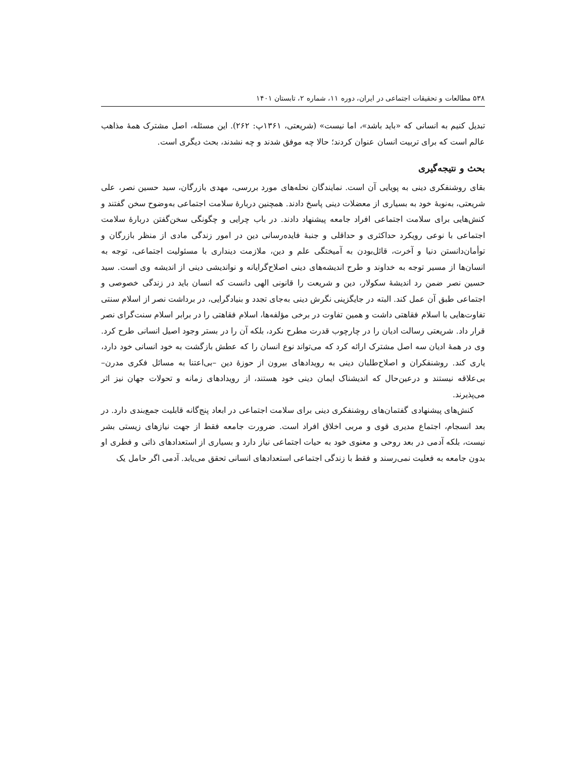۵۳۸ مطالعات و تحقیقات اجتماعی در ایران، دوره ۱۱، شماره ۲، تابستان ۱۴۰۱
تبدیل کنیم به انسانی که «باید باشد»، اما نیست» (شریعتی، ۱۳۶۱پ: ۲۶۲). این مسئله، اصل مشترک همهٔ مذاهب عالم است که برای تربیت انسان عنوان کردند؛ حالا چه موفق شدند و چه نشدند، بحث دیگری است.
بحث و نتیجه‌گیری
بقای روشنفکری دینی به پویایی آن است. نمایندگان نحله‌های مورد بررسی، مهدی بازرگان، سید حسین نصر، علی شریعتی، به‌نوبهٔ خود به بسیاری از معضلات دینی پاسخ دادند. همچنین دربارهٔ سلامت اجتماعی به‌وضوح سخن گفتند و کنش‌هایی برای سلامت اجتماعی افراد جامعه پیشنهاد دادند. در باب چرایی و چگونگی سخن‌گفتن دربارهٔ سلامت اجتماعی با نوعی رویکرد حداکثری و حداقلی و جنبهٔ فایده‌رسانی دین در امور زندگی مادی از منظر بازرگان و توأمان‌دانستن دنیا و آخرت، قائل‌بودن به آمیختگی علم و دین، ملازمت دینداری با مسئولیت اجتماعی، توجه به انسان‌ها از مسیر توجه به خداوند و طرح اندیشه‌های دینی اصلاح‌گرایانه و نواندیشی دینی از اندیشه وی است. سید حسین نصر ضمن رد اندیشهٔ سکولار، دین و شریعت را قانونی الهی دانست که انسان باید در زندگی خصوصی و اجتماعی طبق آن عمل کند. البته در جایگزینی نگرش دینی به‌جای تجدد و بنیادگرایی، در برداشت نصر از اسلام سنتی تفاوت‌هایی با اسلام فقاهتی داشت و همین تفاوت در برخی مؤلفه‌ها، اسلام فقاهتی را در برابر اسلام سنت‌گرای نصر قرار داد. شریعتی رسالت ادیان را در چارچوب قدرت مطرح نکرد، بلکه آن را در بستر وجود اصیل انسانی طرح کرد. وی در همهٔ ادیان سه اصل مشترک ارائه کرد که می‌تواند نوع انسان را که عطش بازگشت به خود انسانی خود دارد، یاری کند. روشنفکران و اصلاح‌طلبان دینی به رویدادهای بیرون از حوزهٔ دین –بی‌اعتنا به مسائل فکری مدرن– بی‌علاقه نیستند و درعین‌حال که اندیشناک ایمان دینی خود هستند، از رویدادهای زمانه و تحولات جهان نیز اثر می‌پذیرند.
کنش‌های پیشنهادی گفتمان‌های روشنفکری دینی برای سلامت اجتماعی در ابعاد پنج‌گانه قابلیت جمع‌بندی دارد. در بعد انسجام، اجتماع مدیری قوی و مربی اخلاق افراد است. ضرورت جامعه فقط از جهت نیازهای زیستی بشر نیست، بلکه آدمی در بعد روحی و معنوی خود به حیات اجتماعی نیاز دارد و بسیاری از استعدادهای ذاتی و فطری او بدون جامعه به فعلیت نمی‌رسند و فقط با زندگی اجتماعی استعدادهای انسانی تحقق می‌یابد. آدمی اگر حامل یک